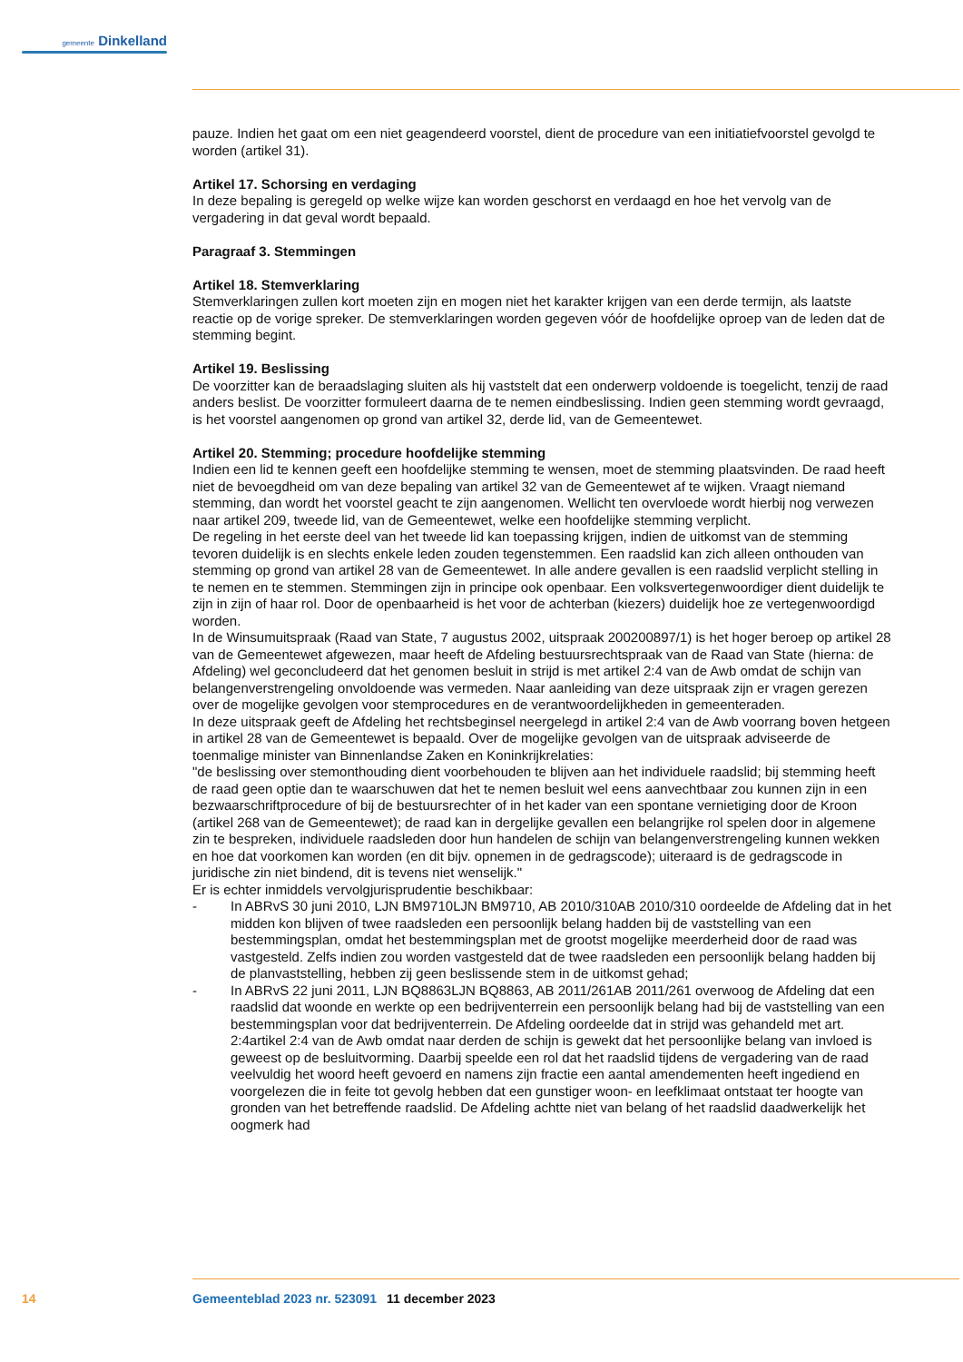gemeente Dinkelland
pauze. Indien het gaat om een niet geagendeerd voorstel, dient de procedure van een initiatiefvoorstel gevolgd te worden (artikel 31).
Artikel 17. Schorsing en verdaging
In deze bepaling is geregeld op welke wijze kan worden geschorst en verdaagd en hoe het vervolg van de vergadering in dat geval wordt bepaald.
Paragraaf 3. Stemmingen
Artikel 18. Stemverklaring
Stemverklaringen zullen kort moeten zijn en mogen niet het karakter krijgen van een derde termijn, als laatste reactie op de vorige spreker. De stemverklaringen worden gegeven vóór de hoofdelijke oproep van de leden dat de stemming begint.
Artikel 19. Beslissing
De voorzitter kan de beraadslaging sluiten als hij vaststelt dat een onderwerp voldoende is toegelicht, tenzij de raad anders beslist. De voorzitter formuleert daarna de te nemen eindbeslissing. Indien geen stemming wordt gevraagd, is het voorstel aangenomen op grond van artikel 32, derde lid, van de Ge­meentewet.
Artikel 20. Stemming; procedure hoofdelijke stemming
Indien een lid te kennen geeft een hoofdelijke stemming te wensen, moet de stemming plaatsvinden. De raad heeft niet de bevoegdheid om van deze bepaling van artikel 32 van de Gemeentewet af te wijken. Vraagt niemand stemming, dan wordt het voorstel geacht te zijn aangenomen. Wellicht ten overvloede wordt hierbij nog verwezen naar artikel 209, tweede lid, van de Gemeentewet, welke een hoofdelijke stemming verplicht.
De regeling in het eerste deel van het tweede lid kan toepassing krijgen, indien de uitkomst van de stemming tevoren duidelijk is en slechts enkele leden zouden tegenstemmen. Een raadslid kan zich alleen onthouden van stemming op grond van artikel 28 van de Gemeentewet. In alle andere gevallen is een raadslid verplicht stelling in te nemen en te stemmen. Stemmingen zijn in principe ook openbaar. Een volksvertegenwoordiger dient duidelijk te zijn in zijn of haar rol. Door de openbaarheid is het voor de achterban (kiezers) duidelijk hoe ze vertegenwoordigd worden.
In de Winsumuitspraak (Raad van State, 7 augustus 2002, uitspraak 200200897/1) is het hoger beroep op artikel 28 van de Gemeentewet afgewezen, maar heeft de Afdeling bestuursrechtspraak van de Raad van State (hierna: de Afdeling) wel geconcludeerd dat het genomen besluit in strijd is met artikel 2:4 van de Awb omdat de schijn van belangenverstrengeling onvoldoende was vermeden. Naar aanleiding van deze uitspraak zijn er vragen gerezen over de mogelijke gevolgen voor stemprocedures en de verantwoordelijkheden in gemeenteraden.
In deze uitspraak geeft de Afdeling het rechtsbeginsel neergelegd in artikel 2:4 van de Awb voorrang boven hetgeen in artikel 28 van de Gemeentewet is bepaald. Over de mogelijke gevolgen van de uitspraak adviseerde de toenmalige minister van Binnenlandse Zaken en Koninkrijkrelaties:
"de beslissing over stemonthouding dient voorbehouden te blijven aan het individuele raadslid; bij stemming heeft de raad geen optie dan te waarschuwen dat het te nemen besluit wel eens aanvechtbaar zou kunnen zijn in een bezwaarschriftprocedure of bij de bestuursrechter of in het kader van een spontane vernietiging door de Kroon (artikel 268 van de Gemeentewet); de raad kan in dergelijke gevallen een belangrijke rol spelen door in algemene zin te bespreken, individuele raadsleden door hun handelen de schijn van belangenverstrengeling kunnen wekken en hoe dat voorkomen kan worden (en dit bijv. opnemen in de gedragscode); uiteraard is de gedragscode in juridische zin niet bindend, dit is tevens niet wenselijk."
Er is echter inmiddels vervolgjurisprudentie beschikbaar:
- In ABRvS 30 juni 2010, LJN BM9710LJN BM9710, AB 2010/310AB 2010/310 oordeelde de Afdeling dat in het midden kon blijven of twee raadsleden een persoonlijk belang hadden bij de vaststelling van een bestemmingsplan, omdat het bestemmingsplan met de grootst mogelijke meerderheid door de raad was vastgesteld. Zelfs indien zou worden vastgesteld dat de twee raadsleden een persoonlijk belang hadden bij de planvaststelling, hebben zij geen beslissende stem in de uitkomst gehad;
- In ABRvS 22 juni 2011, LJN BQ8863LJN BQ8863, AB 2011/261AB 2011/261 overwoog de Afdeling dat een raadslid dat woonde en werkte op een bedrijventerrein een persoonlijk belang had bij de vaststelling van een bestemmingsplan voor dat bedrijventerrein. De Afdeling oordeelde dat in strijd was gehandeld met art. 2:4artikel 2:4 van de Awb omdat naar derden de schijn is gewekt dat het persoonlijke belang van invloed is geweest op de besluitvorming. Daarbij speelde een rol dat het raadslid tijdens de vergadering van de raad veelvuldig het woord heeft gevoerd en namens zijn fractie een aantal amendementen heeft ingediend en voorgelezen die in feite tot gevolg hebben dat een gunstiger woon- en leefklimaat ontstaat ter hoogte van gronden van het betref­fende raadslid. De Afdeling achtte niet van belang of het raadslid daadwerkelijk het oogmerk had
14 Gemeenteblad 2023 nr. 523091 11 december 2023